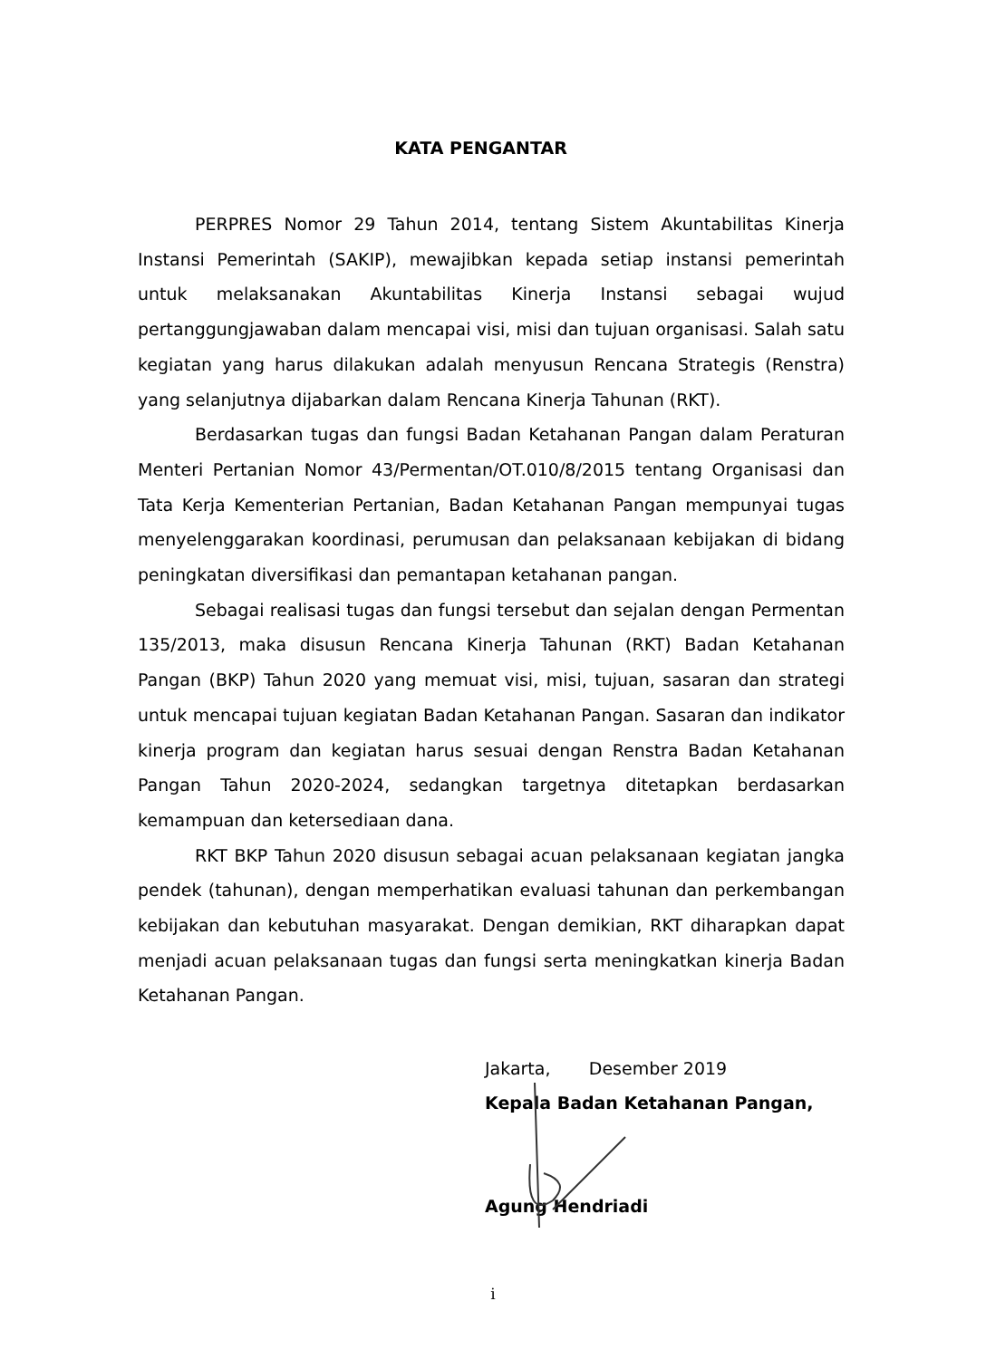KATA PENGANTAR
PERPRES Nomor 29 Tahun 2014, tentang Sistem Akuntabilitas Kinerja Instansi Pemerintah (SAKIP), mewajibkan kepada setiap instansi pemerintah untuk melaksanakan Akuntabilitas Kinerja Instansi sebagai wujud pertanggungjawaban dalam mencapai visi, misi dan tujuan organisasi. Salah satu kegiatan yang harus dilakukan adalah menyusun Rencana Strategis (Renstra) yang selanjutnya dijabarkan dalam Rencana Kinerja Tahunan (RKT).
Berdasarkan tugas dan fungsi Badan Ketahanan Pangan dalam Peraturan Menteri Pertanian Nomor 43/Permentan/OT.010/8/2015 tentang Organisasi dan Tata Kerja Kementerian Pertanian, Badan Ketahanan Pangan mempunyai tugas menyelenggarakan koordinasi, perumusan dan pelaksanaan kebijakan di bidang peningkatan diversifikasi dan pemantapan ketahanan pangan.
Sebagai realisasi tugas dan fungsi tersebut dan sejalan dengan Permentan 135/2013, maka disusun Rencana Kinerja Tahunan (RKT) Badan Ketahanan Pangan (BKP) Tahun 2020 yang memuat visi, misi, tujuan, sasaran dan strategi untuk mencapai tujuan kegiatan Badan Ketahanan Pangan. Sasaran dan indikator kinerja program dan kegiatan harus sesuai dengan Renstra Badan Ketahanan Pangan Tahun 2020-2024, sedangkan targetnya ditetapkan berdasarkan kemampuan dan ketersediaan dana.
RKT BKP Tahun 2020 disusun sebagai acuan pelaksanaan kegiatan jangka pendek (tahunan), dengan memperhatikan evaluasi tahunan dan perkembangan kebijakan dan kebutuhan masyarakat. Dengan demikian, RKT diharapkan dapat menjadi acuan pelaksanaan tugas dan fungsi serta meningkatkan kinerja Badan Ketahanan Pangan.
Jakarta, Desember 2019
Kepala Badan Ketahanan Pangan,
Agung Hendriadi
i